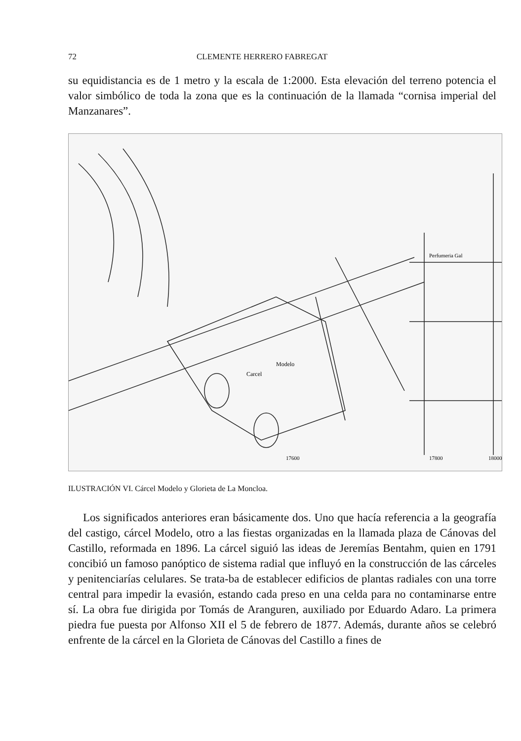72 CLEMENTE HERRERO FABREGAT
su equidistancia es de 1 metro y la escala de 1:2000. Esta elevación del terreno potencia el valor simbólico de toda la zona que es la continuación de la llamada “cornisa imperial del Manzanares”.
Carcel
Modelo
Perfumeria Gal
17600
17800
18000
ILUSTRACIÓN VI. Cárcel Modelo y Glorieta de La Moncloa.
Los significados anteriores eran básicamente dos. Uno que hacía referencia a la geografía del castigo, cárcel Modelo, otro a las fiestas organizadas en la llamada plaza de Cánovas del Castillo, reformada en 1896. La cárcel siguió las ideas de Jeremías Bentahm, quien en 1791 concibió un famoso panóptico de sistema radial que influyó en la construcción de las cárceles y penitenciarías celulares. Se trata-ba de establecer edificios de plantas radiales con una torre central para impedir la evasión, estando cada preso en una celda para no contaminarse entre sí. La obra fue dirigida por Tomás de Aranguren, auxiliado por Eduardo Adaro. La primera piedra fue puesta por Alfonso XII el 5 de febrero de 1877. Además, durante años se celebró enfrente de la cárcel en la Glorieta de Cánovas del Castillo a fines de